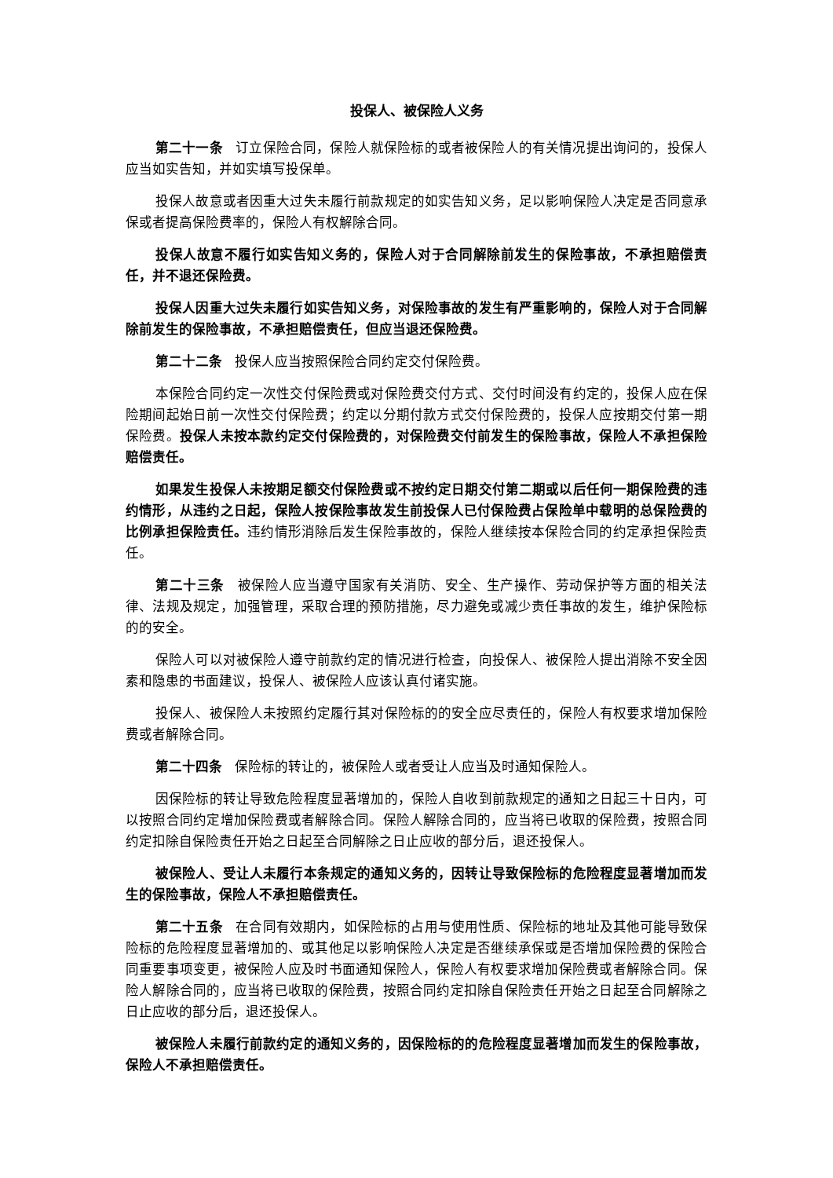投保人、被保险人义务
第二十一条 订立保险合同，保险人就保险标的或者被保险人的有关情况提出询问的，投保人应当如实告知，并如实填写投保单。
投保人故意或者因重大过失未履行前款规定的如实告知义务，足以影响保险人决定是否同意承保或者提高保险费率的，保险人有权解除合同。
投保人故意不履行如实告知义务的，保险人对于合同解除前发生的保险事故，不承担赔偿责任，并不退还保险费。
投保人因重大过失未履行如实告知义务，对保险事故的发生有严重影响的，保险人对于合同解除前发生的保险事故，不承担赔偿责任，但应当退还保险费。
第二十二条 投保人应当按照保险合同约定交付保险费。
本保险合同约定一次性交付保险费或对保险费交付方式、交付时间没有约定的，投保人应在保险期间起始日前一次性交付保险费；约定以分期付款方式交付保险费的，投保人应按期交付第一期保险费。投保人未按本款约定交付保险费的，对保险费交付前发生的保险事故，保险人不承担保险赔偿责任。
如果发生投保人未按期足额交付保险费或不按约定日期交付第二期或以后任何一期保险费的违约情形，从违约之日起，保险人按保险事故发生前投保人已付保险费占保险单中载明的总保险费的比例承担保险责任。违约情形消除后发生保险事故的，保险人继续按本保险合同的约定承担保险责任。
第二十三条 被保险人应当遵守国家有关消防、安全、生产操作、劳动保护等方面的相关法律、法规及规定，加强管理，采取合理的预防措施，尽力避免或减少责任事故的发生，维护保险标的的安全。
保险人可以对被保险人遵守前款约定的情况进行检查，向投保人、被保险人提出消除不安全因素和隐患的书面建议，投保人、被保险人应该认真付诸实施。
投保人、被保险人未按照约定履行其对保险标的的安全应尽责任的，保险人有权要求增加保险费或者解除合同。
第二十四条 保险标的转让的，被保险人或者受让人应当及时通知保险人。
因保险标的转让导致危险程度显著增加的，保险人自收到前款规定的通知之日起三十日内，可以按照合同约定增加保险费或者解除合同。保险人解除合同的，应当将已收取的保险费，按照合同约定扣除自保险责任开始之日起至合同解除之日止应收的部分后，退还投保人。
被保险人、受让人未履行本条规定的通知义务的，因转让导致保险标的危险程度显著增加而发生的保险事故，保险人不承担赔偿责任。
第二十五条 在合同有效期内，如保险标的占用与使用性质、保险标的地址及其他可能导致保险标的危险程度显著增加的、或其他足以影响保险人决定是否继续承保或是否增加保险费的保险合同重要事项变更，被保险人应及时书面通知保险人，保险人有权要求增加保险费或者解除合同。保险人解除合同的，应当将已收取的保险费，按照合同约定扣除自保险责任开始之日起至合同解除之日止应收的部分后，退还投保人。
被保险人未履行前款约定的通知义务的，因保险标的的危险程度显著增加而发生的保险事故，保险人不承担赔偿责任。